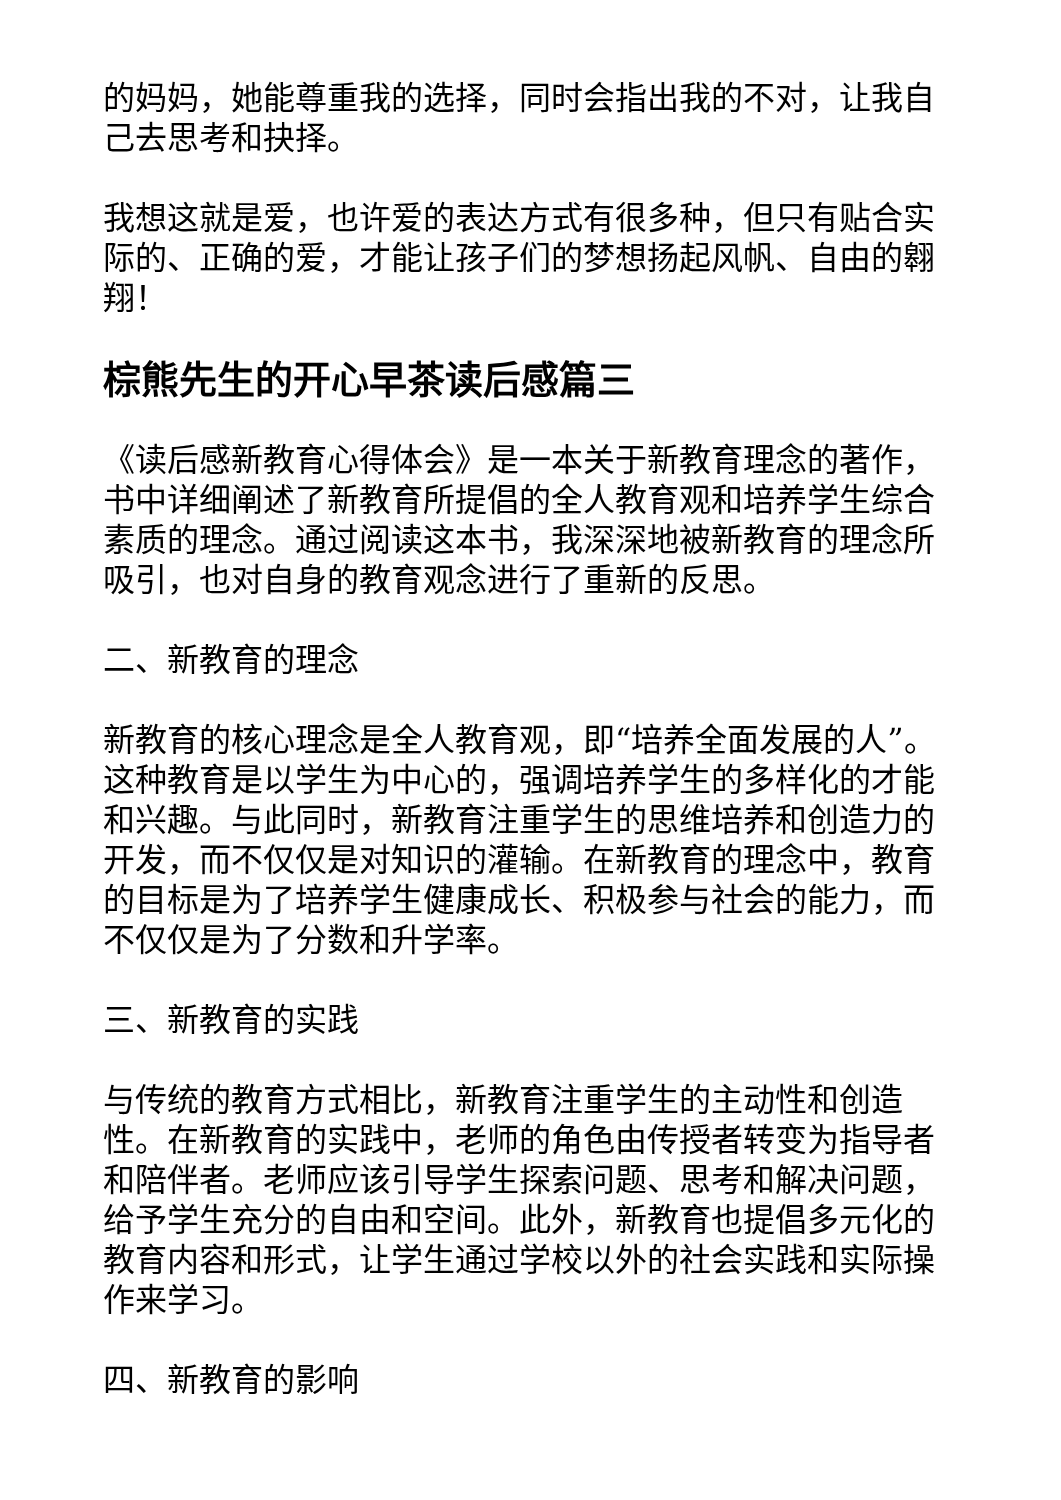的妈妈，她能尊重我的选择，同时会指出我的不对，让我自己去思考和抉择。
我想这就是爱，也许爱的表达方式有很多种，但只有贴合实际的、正确的爱，才能让孩子们的梦想扬起风帆、自由的翱翔！
棕熊先生的开心早茶读后感篇三
《读后感新教育心得体会》是一本关于新教育理念的著作，书中详细阐述了新教育所提倡的全人教育观和培养学生综合素质的理念。通过阅读这本书，我深深地被新教育的理念所吸引，也对自身的教育观念进行了重新的反思。
二、新教育的理念
新教育的核心理念是全人教育观，即“培养全面发展的人”。这种教育是以学生为中心的，强调培养学生的多样化的才能和兴趣。与此同时，新教育注重学生的思维培养和创造力的开发，而不仅仅是对知识的灌输。在新教育的理念中，教育的目标是为了培养学生健康成长、积极参与社会的能力，而不仅仅是为了分数和升学率。
三、新教育的实践
与传统的教育方式相比，新教育注重学生的主动性和创造性。在新教育的实践中，老师的角色由传授者转变为指导者和陪伴者。老师应该引导学生探索问题、思考和解决问题，给予学生充分的自由和空间。此外，新教育也提倡多元化的教育内容和形式，让学生通过学校以外的社会实践和实际操作来学习。
四、新教育的影响